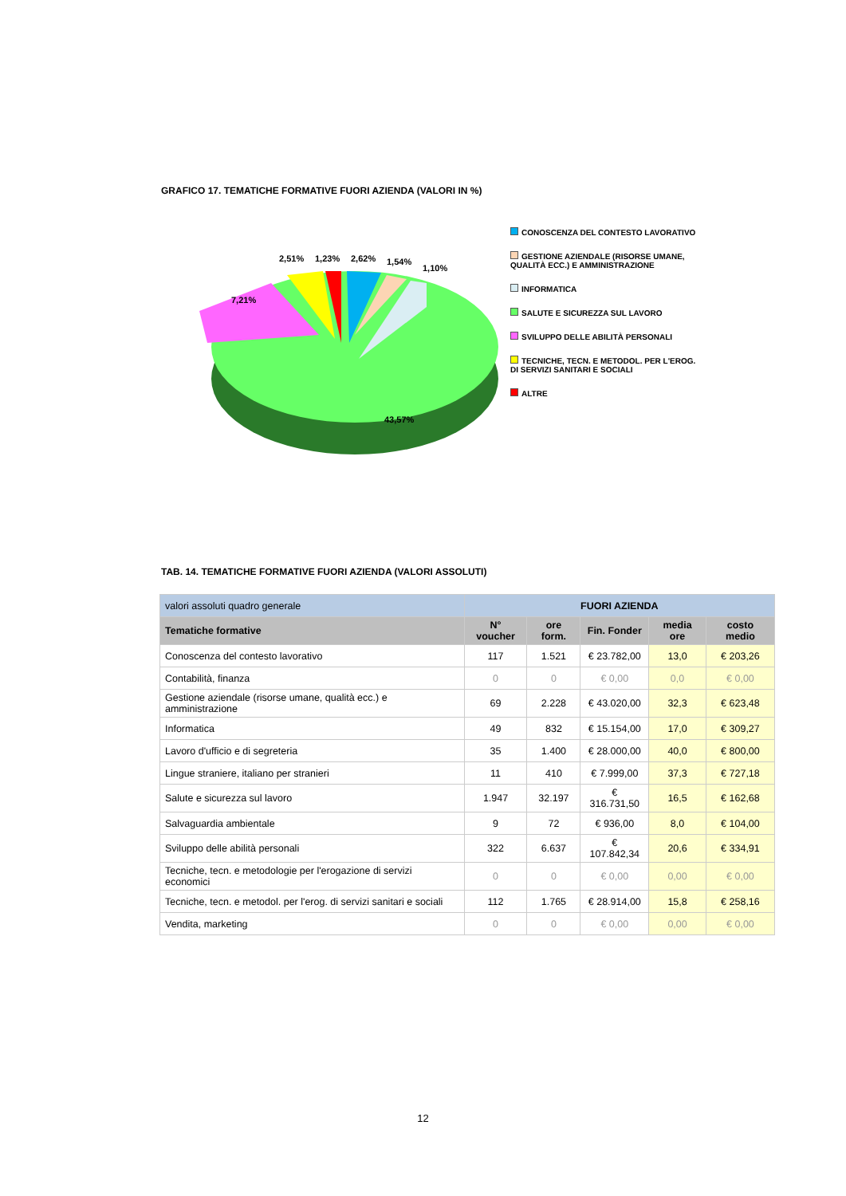GRAFICO 17. TEMATICHE FORMATIVE FUORI AZIENDA (VALORI IN %)
2,51%
1,23%
2,62%
1,54%
1,10%
7,21%
43,57%
CONOSCENZA DEL CONTESTO LAVORATIVO
GESTIONE AZIENDALE (RISORSE UMANE, QUALITÀ ECC.) E AMMINISTRAZIONE
INFORMATICA
SALUTE E SICUREZZA SUL LAVORO
SVILUPPO DELLE ABILITÀ PERSONALI
TECNICHE, TECN. E METODOL. PER L'EROG. DI SERVIZI SANITARI E SOCIALI
ALTRE
TAB. 14. TEMATICHE FORMATIVE FUORI AZIENDA (VALORI ASSOLUTI)
| valori assoluti quadro generale | FUORI AZIENDA | | | | |
| --- | --- | --- | --- | --- | --- |
| Tematiche formative | N° voucher | ore form. | Fin. Fonder | media ore | costo medio |
| Conoscenza del contesto lavorativo | 117 | 1.521 | € 23.782,00 | 13,0 | € 203,26 |
| Contabilità, finanza | 0 | 0 | € 0,00 | 0,0 | € 0,00 |
| Gestione aziendale (risorse umane, qualità ecc.) e amministrazione | 69 | 2.228 | € 43.020,00 | 32,3 | € 623,48 |
| Informatica | 49 | 832 | € 15.154,00 | 17,0 | € 309,27 |
| Lavoro d'ufficio e di segreteria | 35 | 1.400 | € 28.000,00 | 40,0 | € 800,00 |
| Lingue straniere, italiano per stranieri | 11 | 410 | € 7.999,00 | 37,3 | € 727,18 |
| Salute e sicurezza sul lavoro | 1.947 | 32.197 | € 316.731,50 | 16,5 | € 162,68 |
| Salvaguardia ambientale | 9 | 72 | € 936,00 | 8,0 | € 104,00 |
| Sviluppo delle abilità personali | 322 | 6.637 | € 107.842,34 | 20,6 | € 334,91 |
| Tecniche, tecn. e metodologie per l'erogazione di servizi economici | 0 | 0 | € 0,00 | 0,00 | € 0,00 |
| Tecniche, tecn. e metodol. per l'erog. di servizi sanitari e sociali | 112 | 1.765 | € 28.914,00 | 15,8 | € 258,16 |
| Vendita, marketing | 0 | 0 | € 0,00 | 0,00 | € 0,00 |
12